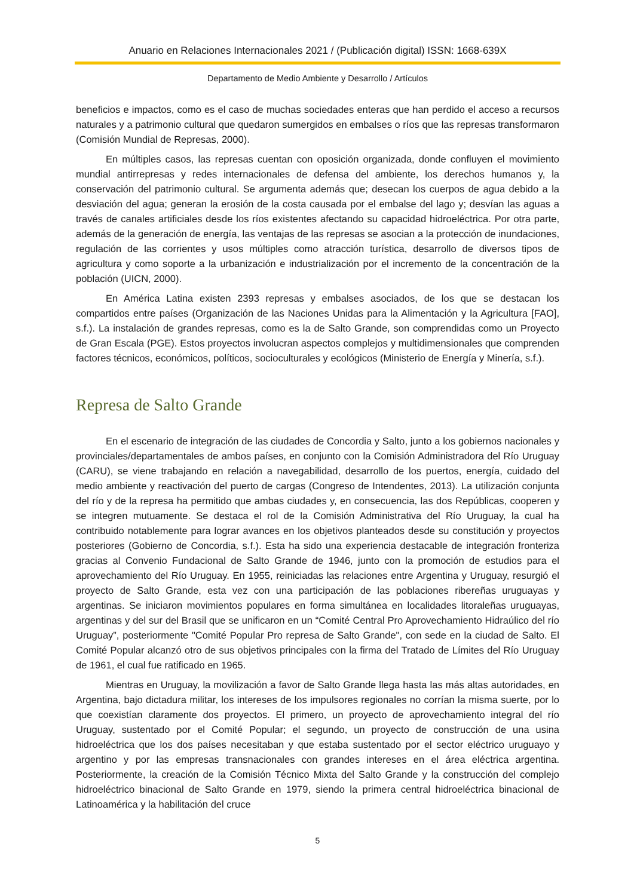Anuario en Relaciones Internacionales 2021 / (Publicación digital) ISSN: 1668-639X
Departamento de Medio Ambiente y Desarrollo / Artículos
beneficios e impactos, como es el caso de muchas sociedades enteras que han perdido el acceso a recursos naturales y a patrimonio cultural que quedaron sumergidos en embalses o ríos que las represas transformaron (Comisión Mundial de Represas, 2000).
En múltiples casos, las represas cuentan con oposición organizada, donde confluyen el movimiento mundial antirrepresas y redes internacionales de defensa del ambiente, los derechos humanos y, la conservación del patrimonio cultural. Se argumenta además que; desecan los cuerpos de agua debido a la desviación del agua; generan la erosión de la costa causada por el embalse del lago y; desvían las aguas a través de canales artificiales desde los ríos existentes afectando su capacidad hidroeléctrica. Por otra parte, además de la generación de energía, las ventajas de las represas se asocian a la protección de inundaciones, regulación de las corrientes y usos múltiples como atracción turística, desarrollo de diversos tipos de agricultura y como soporte a la urbanización e industrialización por el incremento de la concentración de la población (UICN, 2000).
En América Latina existen 2393 represas y embalses asociados, de los que se destacan los compartidos entre países (Organización de las Naciones Unidas para la Alimentación y la Agricultura [FAO], s.f.). La instalación de grandes represas, como es la de Salto Grande, son comprendidas como un Proyecto de Gran Escala (PGE). Estos proyectos involucran aspectos complejos y multidimensionales que comprenden factores técnicos, económicos, políticos, socioculturales y ecológicos (Ministerio de Energía y Minería, s.f.).
Represa de Salto Grande
En el escenario de integración de las ciudades de Concordia y Salto, junto a los gobiernos nacionales y provinciales/departamentales de ambos países, en conjunto con la Comisión Administradora del Río Uruguay (CARU), se viene trabajando en relación a navegabilidad, desarrollo de los puertos, energía, cuidado del medio ambiente y reactivación del puerto de cargas (Congreso de Intendentes, 2013). La utilización conjunta del río y de la represa ha permitido que ambas ciudades y, en consecuencia, las dos Repúblicas, cooperen y se integren mutuamente. Se destaca el rol de la Comisión Administrativa del Río Uruguay, la cual ha contribuido notablemente para lograr avances en los objetivos planteados desde su constitución y proyectos posteriores (Gobierno de Concordia, s.f.). Esta ha sido una experiencia destacable de integración fronteriza gracias al Convenio Fundacional de Salto Grande de 1946, junto con la promoción de estudios para el aprovechamiento del Río Uruguay. En 1955, reiniciadas las relaciones entre Argentina y Uruguay, resurgió el proyecto de Salto Grande, esta vez con una participación de las poblaciones ribereñas uruguayas y argentinas. Se iniciaron movimientos populares en forma simultánea en localidades litoraleñas uruguayas, argentinas y del sur del Brasil que se unificaron en un “Comité Central Pro Aprovechamiento Hidraúlico del río Uruguay”, posteriormente "Comité Popular Pro represa de Salto Grande", con sede en la ciudad de Salto. El Comité Popular alcanzó otro de sus objetivos principales con la firma del Tratado de Límites del Río Uruguay de 1961, el cual fue ratificado en 1965.
Mientras en Uruguay, la movilización a favor de Salto Grande llega hasta las más altas autoridades, en Argentina, bajo dictadura militar, los intereses de los impulsores regionales no corrían la misma suerte, por lo que coexistían claramente dos proyectos. El primero, un proyecto de aprovechamiento integral del río Uruguay, sustentado por el Comité Popular; el segundo, un proyecto de construcción de una usina hidroeléctrica que los dos países necesitaban y que estaba sustentado por el sector eléctrico uruguayo y argentino y por las empresas transnacionales con grandes intereses en el área eléctrica argentina. Posteriormente, la creación de la Comisión Técnico Mixta del Salto Grande y la construcción del complejo hidroeléctrico binacional de Salto Grande en 1979, siendo la primera central hidroeléctrica binacional de Latinoamérica y la habilitación del cruce
5